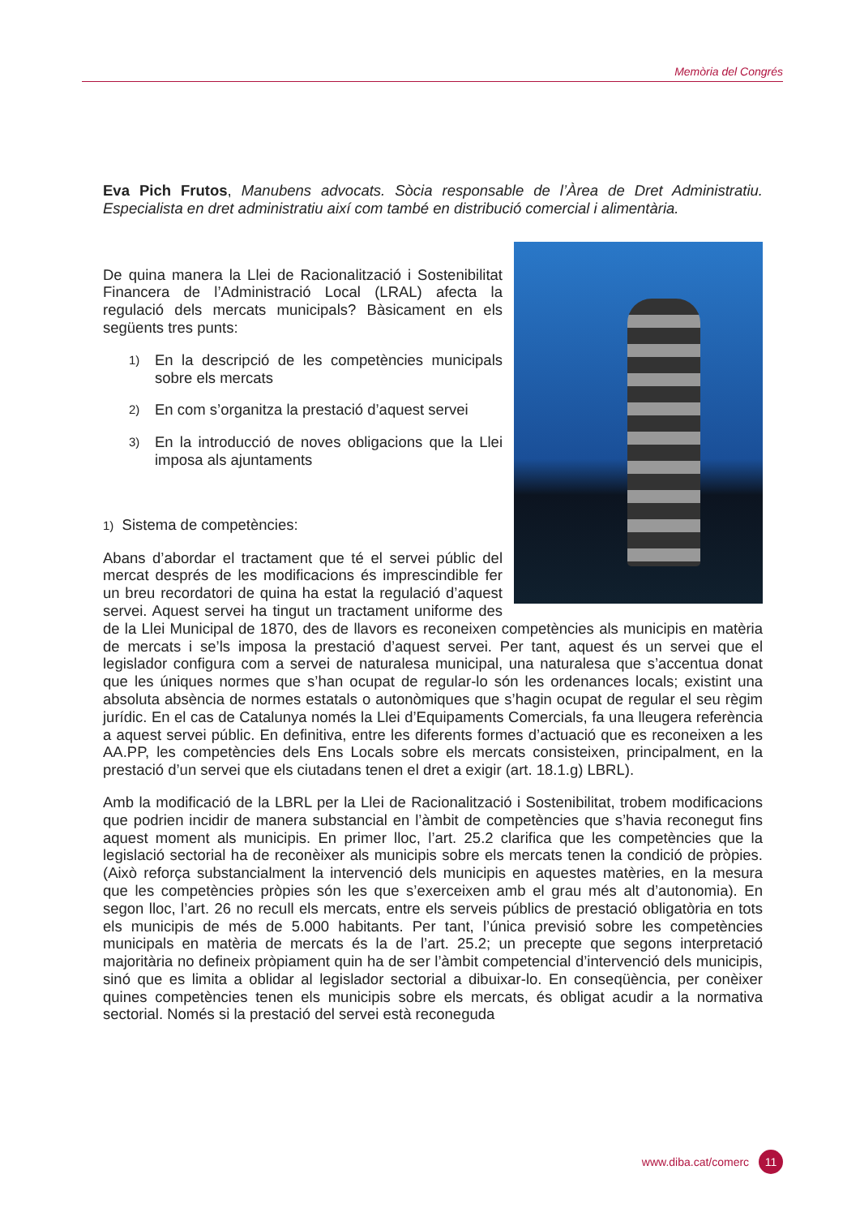Memòria del Congrés
Eva Pich Frutos, Manubens advocats. Sòcia responsable de l’Àrea de Dret Administratiu. Especialista en dret administratiu així com també en distribució comercial i alimentària.
De quina manera la Llei de Racionalització i Sostenibilitat Financera de l’Administració Local (LRAL) afecta la regulació dels mercats municipals? Bàsicament en els següents tres punts:
1)
En la descripció de les competències municipals sobre els mercats
2)
En com s’organitza la prestació d’aquest servei
3)
En la introducció de noves obligacions que la Llei imposa als ajuntaments
1) Sistema de competències:
Abans d’abordar el tractament que té el servei públic del mercat després de les modificacions és imprescindible fer un breu recordatori de quina ha estat la regulació d’aquest servei. Aquest servei ha tingut un tractament uniforme des de la Llei Municipal de 1870, des de llavors es reconeixen competències als municipis en matèria de mercats i se’ls imposa la prestació d’aquest servei. Per tant, aquest és un servei que el legislador configura com a servei de naturalesa municipal, una naturalesa que s’accentua donat que les úniques normes que s’han ocupat de regular-lo són les ordenances locals; existint una absoluta absència de normes estatals o autonòmiques que s’hagin ocupat de regular el seu règim jurídic. En el cas de Catalunya només la Llei d’Equipaments Comercials, fa una lleugera referència a aquest servei públic. En definitiva, entre les diferents formes d’actuació que es reconeixen a les AA.PP, les competències dels Ens Locals sobre els mercats consisteixen, principalment, en la prestació d’un servei que els ciutadans tenen el dret a exigir (art. 18.1.g) LBRL).
Amb la modificació de la LBRL per la Llei de Racionalització i Sostenibilitat, trobem modificacions que podrien incidir de manera substancial en l’àmbit de competències que s’havia reconegut fins aquest moment als municipis. En primer lloc, l’art. 25.2 clarifica que les competències que la legislació sectorial ha de reconèixer als municipis sobre els mercats tenen la condició de pròpies. (Això reforça substancialment la intervenció dels municipis en aquestes matèries, en la mesura que les competències pròpies són les que s’exerceixen amb el grau més alt d’autonomia). En segon lloc, l’art. 26 no recull els mercats, entre els serveis públics de prestació obligatòria en tots els municipis de més de 5.000 habitants. Per tant, l’única previsió sobre les competències municipals en matèria de mercats és la de l’art. 25.2; un precepte que segons interpretació majoritària no defineix pròpiament quin ha de ser l’àmbit competencial d’intervenció dels municipis, sinó que es limita a oblidar al legislador sectorial a dibuixar-lo. En conseqüència, per conèixer quines competències tenen els municipis sobre els mercats, és obligat acudir a la normativa sectorial. Només si la prestació del servei està reconeguda
www.diba.cat/comerc 11